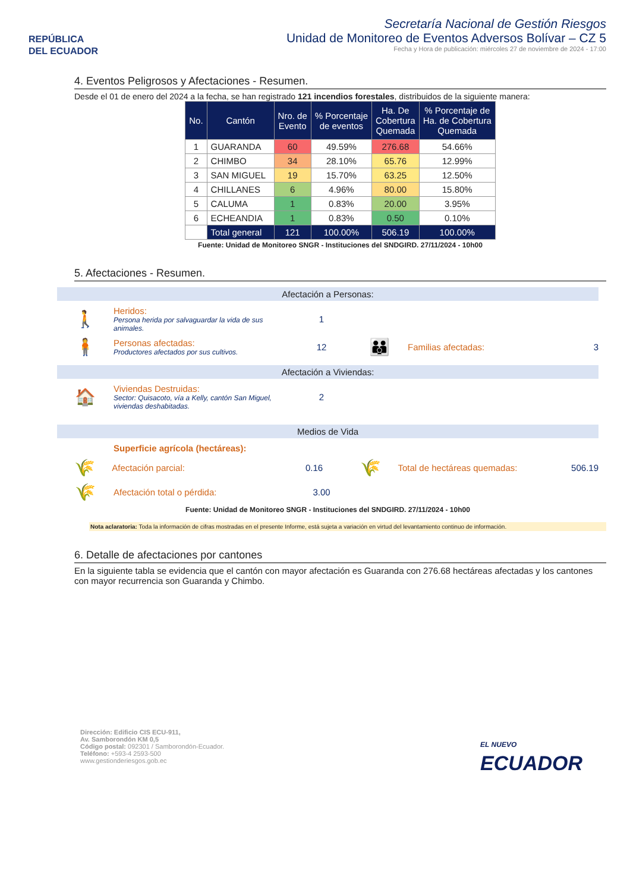REPÚBLICA
DEL ECUADOR
Secretaría Nacional de Gestión Riesgos
Unidad de Monitoreo de Eventos Adversos Bolívar – CZ 5
Fecha y Hora de publicación: miércoles 27 de noviembre de 2024 - 17:00
4. Eventos Peligrosos y Afectaciones - Resumen.
Desde el 01 de enero del 2024 a la fecha, se han registrado 121 incendios forestales, distribuidos de la siguiente manera:
| No. | Cantón | Nro. de Evento | % Porcentaje de eventos | Ha. De Cobertura Quemada | % Porcentaje de Ha. de Cobertura Quemada |
| --- | --- | --- | --- | --- | --- |
| 1 | GUARANDA | 60 | 49.59% | 276.68 | 54.66% |
| 2 | CHIMBO | 34 | 28.10% | 65.76 | 12.99% |
| 3 | SAN MIGUEL | 19 | 15.70% | 63.25 | 12.50% |
| 4 | CHILLANES | 6 | 4.96% | 80.00 | 15.80% |
| 5 | CALUMA | 1 | 0.83% | 20.00 | 3.95% |
| 6 | ECHEANDIA | 1 | 0.83% | 0.50 | 0.10% |
| | Total general | 121 | 100.00% | 506.19 | 100.00% |
Fuente: Unidad de Monitoreo SNGR - Instituciones del SNDGIRD. 27/11/2024 - 10h00
5. Afectaciones - Resumen.
Afectación a Personas:
🚶
Heridos:
Persona herida por salvaguardar la vida de sus animales.
1
🧍
Personas afectadas:
Productores afectados por sus cultivos.
12
👪
Familias afectadas: 3
Afectación a Viviendas:
🏠
Viviendas Destruidas:
Sector: Quisacoto, vía a Kelly, cantón San Miguel, viviendas deshabitadas.
2
Medios de Vida
Superficie agrícola (hectáreas):
🌾
Afectación parcial: 0.16
🌾
Total de hectáreas quemadas: 506.19
🌾
Afectación total o pérdida: 3.00
Fuente: Unidad de Monitoreo SNGR - Instituciones del SNDGIRD. 27/11/2024 - 10h00
Nota aclaratoria: Toda la información de cifras mostradas en el presente Informe, está sujeta a variación en virtud del levantamiento continuo de información.
6. Detalle de afectaciones por cantones
En la siguiente tabla se evidencia que el cantón con mayor afectación es Guaranda con 276.68 hectáreas afectadas y los cantones con mayor recurrencia son Guaranda y Chimbo.
Dirección: Edificio CIS ECU-911,
Av. Samborondón KM 0,5
Código postal: 092301 / Samborondón-Ecuador.
Teléfono: +593-4 2593-500
www.gestionderiesgos.gob.ec
EL NUEVO
ECUADOR